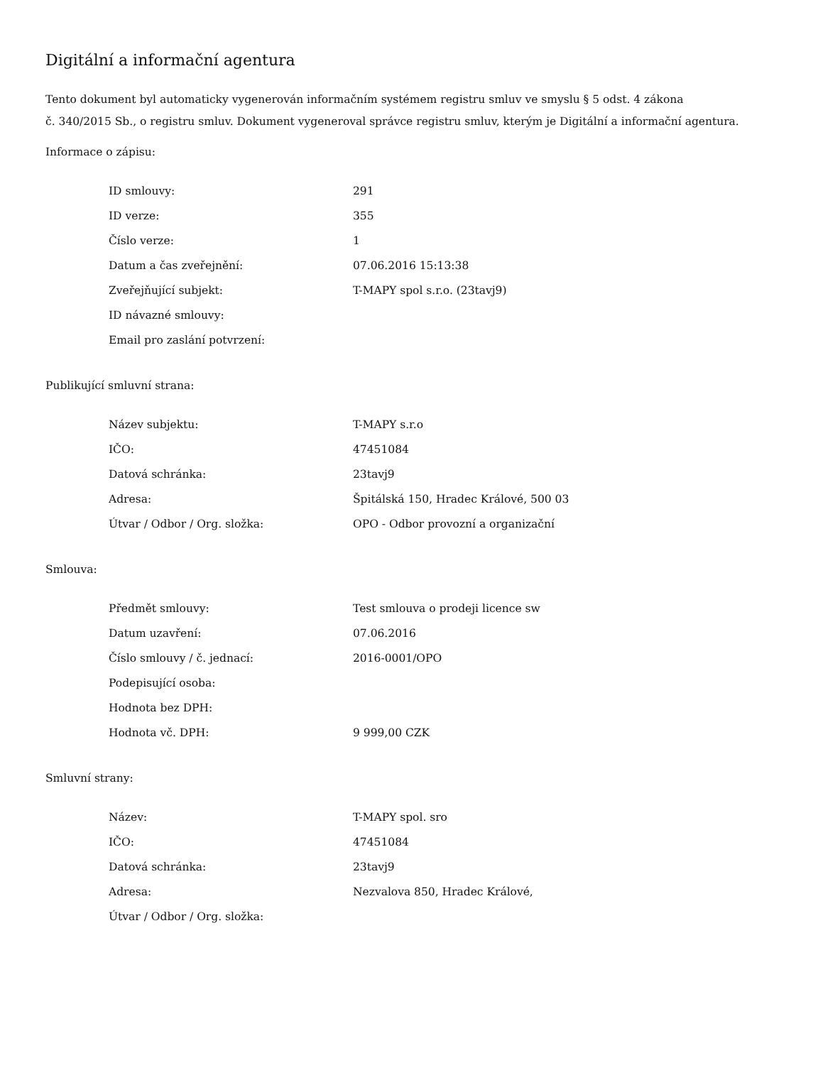Digitální a informační agentura
Tento dokument byl automaticky vygenerován informačním systémem registru smluv ve smyslu § 5 odst. 4 zákona
č. 340/2015 Sb., o registru smluv. Dokument vygeneroval správce registru smluv, kterým je Digitální a informační agentura.
Informace o zápisu:
| ID smlouvy: | 291 |
| ID verze: | 355 |
| Číslo verze: | 1 |
| Datum a čas zveřejnění: | 07.06.2016 15:13:38 |
| Zveřejňující subjekt: | T-MAPY spol s.r.o. (23tavj9) |
| ID návazné smlouvy: | |
| Email pro zaslání potvrzení: | |
Publikující smluvní strana:
| Název subjektu: | T-MAPY s.r.o |
| IČO: | 47451084 |
| Datová schránka: | 23tavj9 |
| Adresa: | Špitálská 150, Hradec Králové, 500 03 |
| Útvar / Odbor / Org. složka: | OPO - Odbor provozní a organizační |
Smlouva:
| Předmět smlouvy: | Test smlouva o prodeji licence sw |
| Datum uzavření: | 07.06.2016 |
| Číslo smlouvy / č. jednací: | 2016-0001/OPO |
| Podepisující osoba: | |
| Hodnota bez DPH: | |
| Hodnota vč. DPH: | 9 999,00 CZK |
Smluvní strany:
| Název: | T-MAPY spol. sro |
| IČO: | 47451084 |
| Datová schránka: | 23tavj9 |
| Adresa: | Nezvalova 850, Hradec Králové, |
| Útvar / Odbor / Org. složka: | |